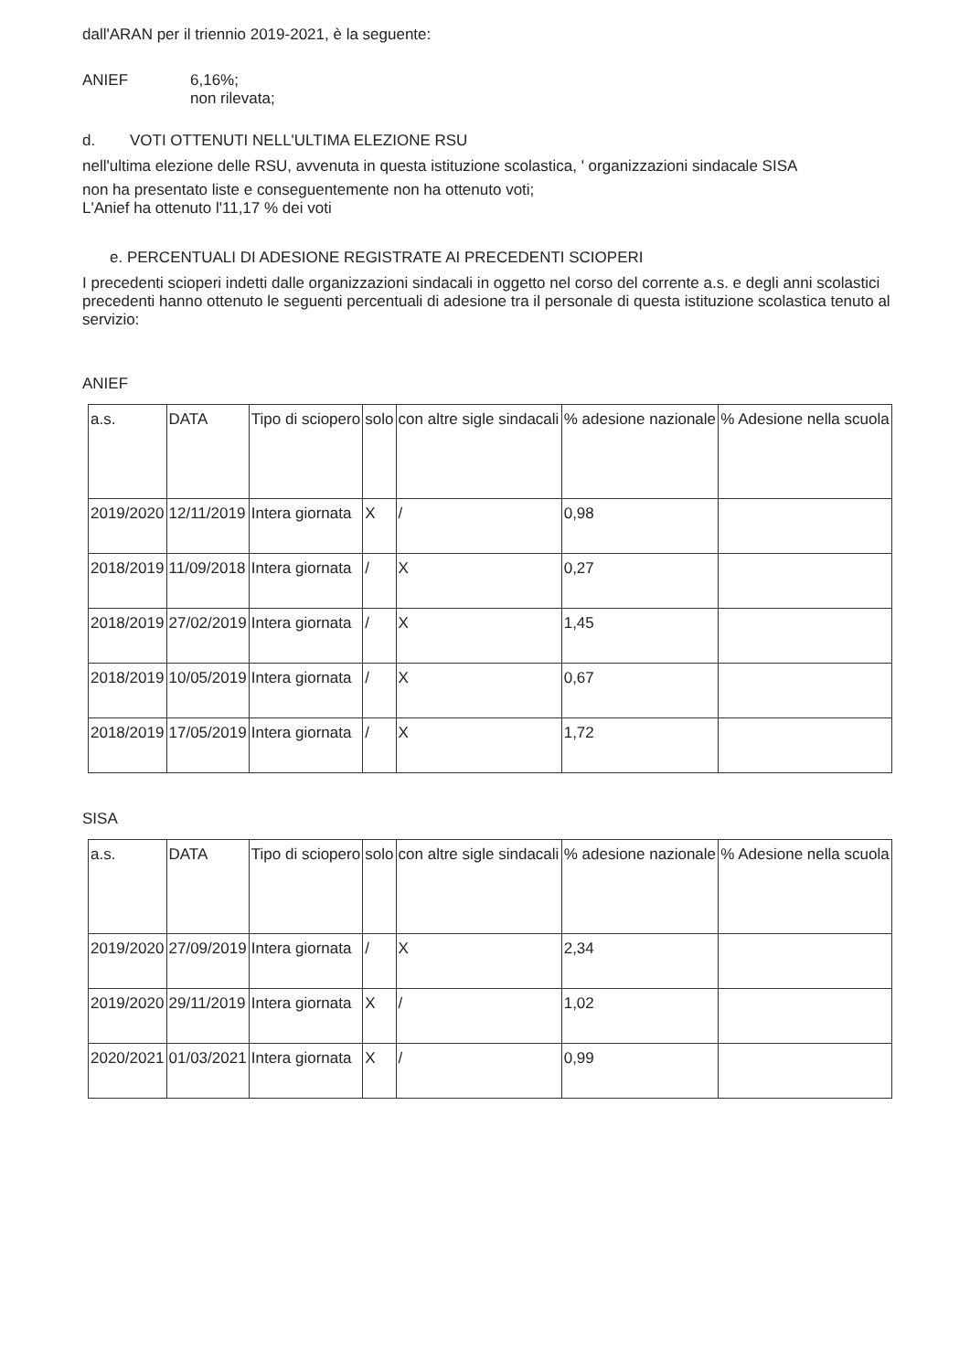dall'ARAN per il triennio 2019-2021, è la seguente:
ANIEF 6,16%;
non rilevata;
d. VOTI OTTENUTI NELL'ULTIMA ELEZIONE RSU
nell'ultima elezione delle RSU, avvenuta in questa istituzione scolastica, ' organizzazioni sindacale SISA
non ha presentato liste e conseguentemente non ha ottenuto voti;
L'Anief ha ottenuto l'11,17 % dei voti
e. PERCENTUALI DI ADESIONE REGISTRATE AI PRECEDENTI SCIOPERI
I precedenti scioperi indetti dalle organizzazioni sindacali in oggetto nel corso del corrente a.s. e degli anni scolastici precedenti hanno ottenuto le seguenti percentuali di adesione tra il personale di questa istituzione scolastica tenuto al servizio:
ANIEF
| a.s. | DATA | Tipo di sciopero | solo | con altre sigle sindacali | % adesione nazionale | % Adesione nella scuola |
| 2019/2020 | 12/11/2019 | Intera giornata | X | / | 0,98 | |
| 2018/2019 | 11/09/2018 | Intera giornata | / | X | 0,27 | |
| 2018/2019 | 27/02/2019 | Intera giornata | / | X | 1,45 | |
| 2018/2019 | 10/05/2019 | Intera giornata | / | X | 0,67 | |
| 2018/2019 | 17/05/2019 | Intera giornata | / | X | 1,72 | |
SISA
| a.s. | DATA | Tipo di sciopero | solo | con altre sigle sindacali | % adesione nazionale | % Adesione nella scuola |
| 2019/2020 | 27/09/2019 | Intera giornata | / | X | 2,34 | |
| 2019/2020 | 29/11/2019 | Intera giornata | X | / | 1,02 | |
| 2020/2021 | 01/03/2021 | Intera giornata | X | / | 0,99 | |